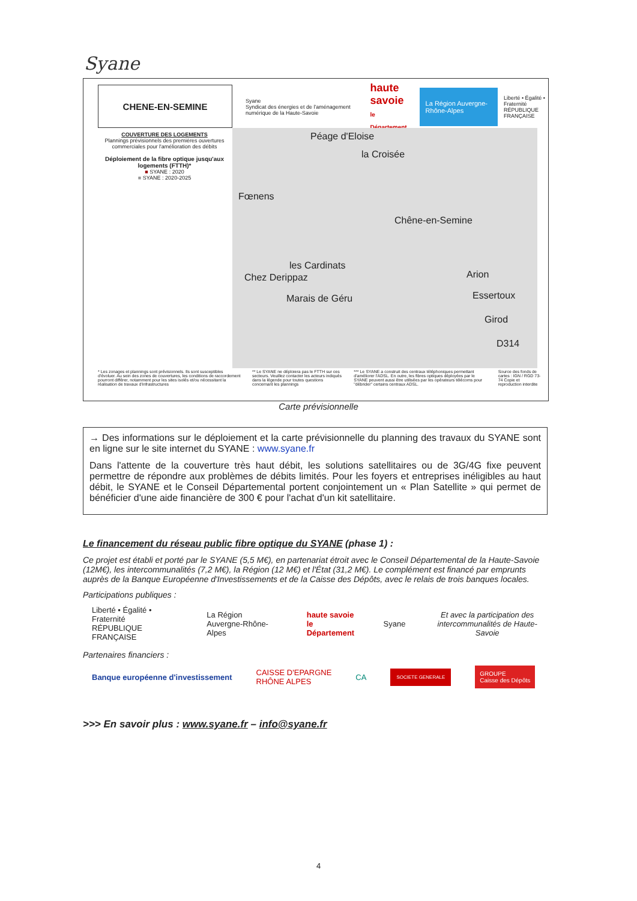Syane
CHENE-EN-SEMINE
Syane
Syndicat des énergies et de l'aménagement numérique de la Haute-Savoie haute savoie
le Département La Région Auvergne-Rhône-Alpes Liberté • Égalité • Fraternité
RÉPUBLIQUE FRANÇAISE
COUVERTURE DES LOGEMENTS
Plannings prévisionnels des premières ouvertures commerciales pour l'amélioration des débits
Déploiement de la fibre optique jusqu'aux logements (FTTH)*
■ SYANE : 2020
■ SYANE : 2020-2025
Péage d'Eloise
la Croisée
Fœnens
Chêne-en-Semine
les Cardinats
Chez Derippaz
Marais de Géru
Arion
Essertoux
Girod
D314
* Les zonages et plannings sont prévisionnels. Ils sont susceptibles d'évoluer. Au sein des zones de couvertures, les conditions de raccordement pourront différer, notamment pour les sites isolés et/ou nécessitant la réalisation de travaux d'infrastructures
** Le SYANE ne déploiera pas le FTTH sur ces secteurs. Veuillez contacter les acteurs indiqués dans la légende pour toutes questions concernant les plannings
*** Le SYANE a construit des centraux téléphoniques permettant d'améliorer l'ADSL. En outre, les fibres optiques déployées par le SYANE peuvent aussi être utilisées par les opérateurs télécoms pour "débrider" certains centraux ADSL.
Source des fonds de cartes : IGN / RGD 73-74 Copie et reproduction interdite
Carte prévisionnelle
→ Des informations sur le déploiement et la carte prévisionnelle du planning des travaux du SYANE sont en ligne sur le site internet du SYANE : www.syane.fr
Dans l'attente de la couverture très haut débit, les solutions satellitaires ou de 3G/4G fixe peuvent permettre de répondre aux problèmes de débits limités. Pour les foyers et entreprises inéligibles au haut débit, le SYANE et le Conseil Départemental portent conjointement un « Plan Satellite » qui permet de bénéficier d'une aide financière de 300 € pour l'achat d'un kit satellitaire.
Le financement du réseau public fibre optique du SYANE (phase 1) :
Ce projet est établi et porté par le SYANE (5,5 M€), en partenariat étroit avec le Conseil Départemental de la Haute-Savoie (12M€), les intercommunalités (7,2 M€), la Région (12 M€) et l'État (31,2 M€). Le complément est financé par emprunts auprès de la Banque Européenne d'Investissements et de la Caisse des Dépôts, avec le relais de trois banques locales.
Participations publiques :
Liberté • Égalité • Fraternité
RÉPUBLIQUE FRANÇAISE La Région
Auvergne-Rhône-Alpes haute savoie
le Département Syane Et avec la participation des
intercommunalités de Haute-Savoie
Partenaires financiers :
Banque européenne d'investissement CAISSE D'EPARGNE
RHÔNE ALPES CA SOCIETE GENERALE GROUPE
Caisse des Dépôts
>>> En savoir plus : www.syane.fr – info@syane.fr
4